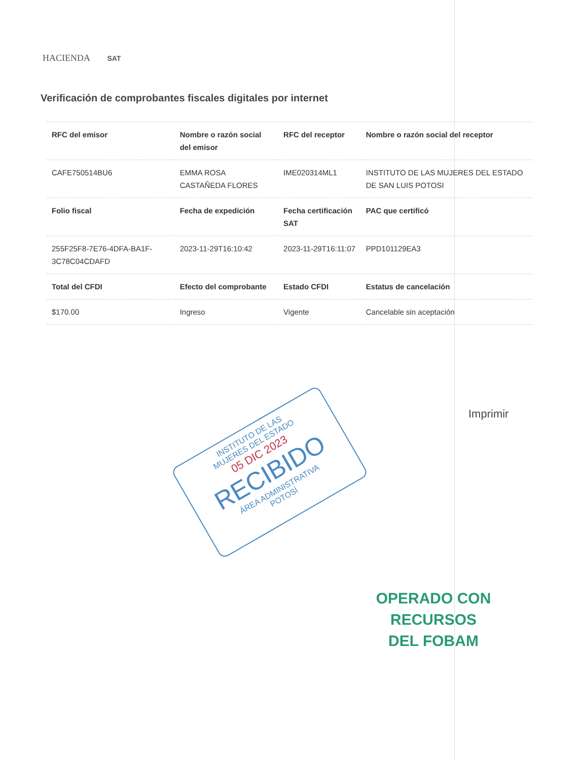HACIENDA SAT
Verificación de comprobantes fiscales digitales por internet
| RFC del emisor | Nombre o razón social del emisor | RFC del receptor | Nombre o razón social del receptor |
| --- | --- | --- | --- |
| CAFE750514BU6 | EMMA ROSA CASTAÑEDA FLORES | IME020314ML1 | INSTITUTO DE LAS MUJERES DEL ESTADO DE SAN LUIS POTOSI |
| Folio fiscal | Fecha de expedición | Fecha certificación SAT | PAC que certificó |
| 255F25F8-7E76-4DFA-BA1F-3C78C04CDAFD | 2023-11-29T16:10:42 | 2023-11-29T16:11:07 | PPD101129EA3 |
| Total del CFDI | Efecto del comprobante | Estado CFDI | Estatus de cancelación |
| $170.00 | Ingreso | Vigente | Cancelable sin aceptación |
Imprimir
INSTITUTO DE LAS
MUJERES DEL ESTADO
05 DIC 2023
RECIBIDO
ÁREA ADMINISTRATIVA
POTOSÍ
OPERADO CON RECURSOS
DEL FOBAM